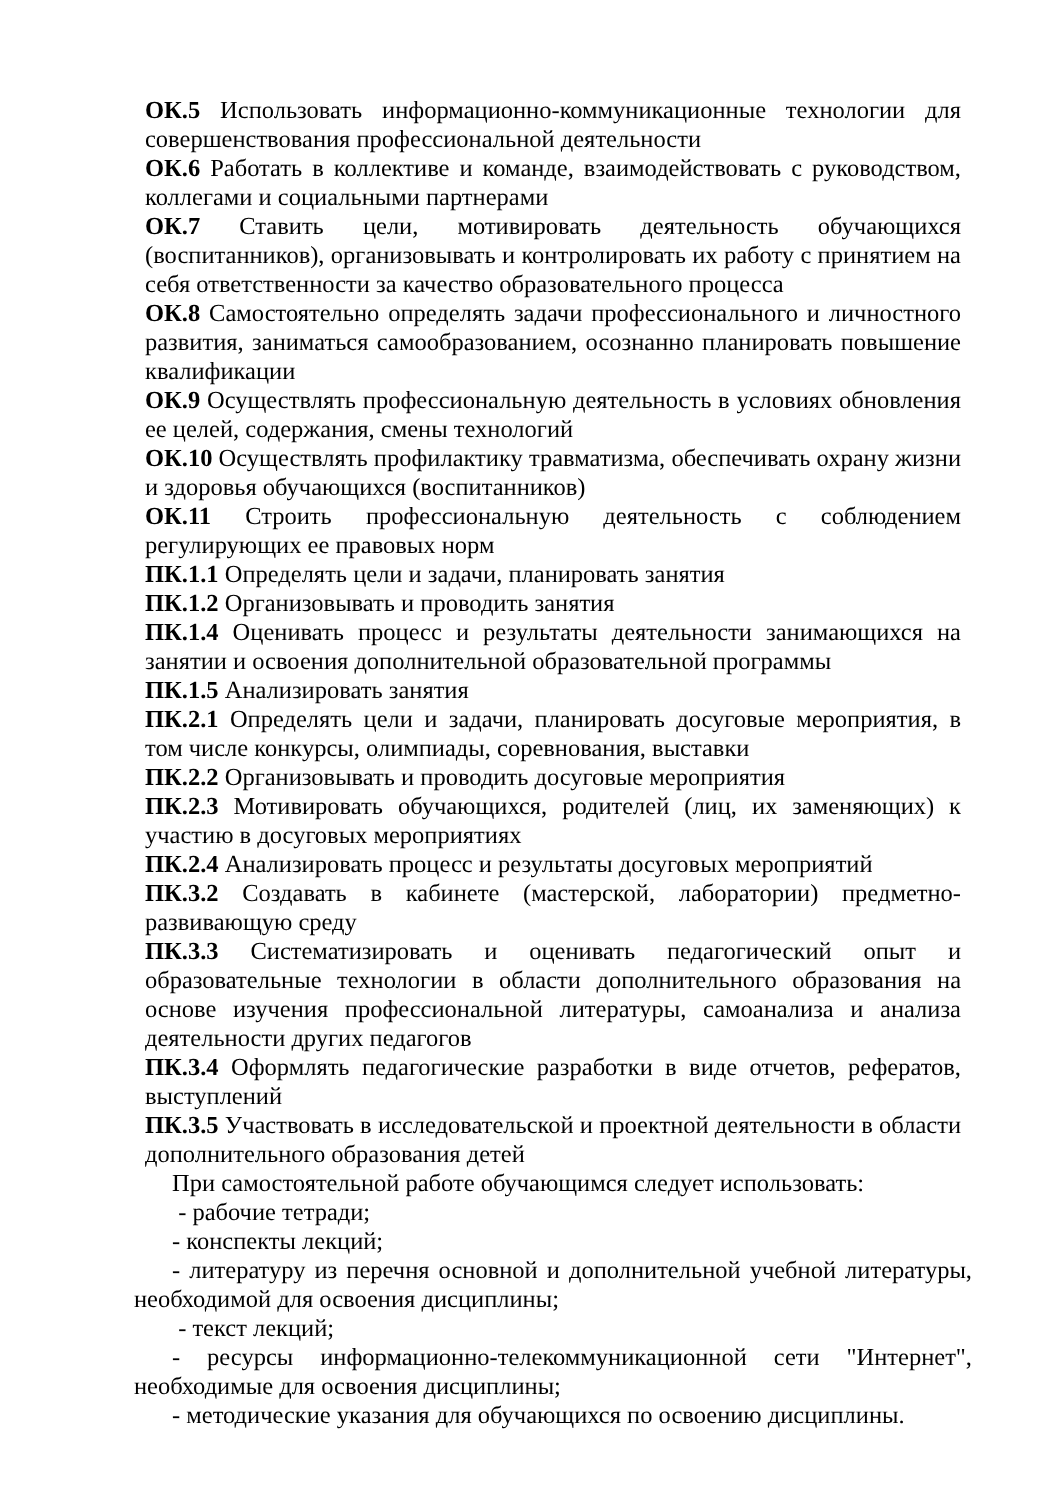ОК.5 Использовать информационно-коммуникационные технологии для совершенствования профессиональной деятельности
ОК.6 Работать в коллективе и команде, взаимодействовать с руководством, коллегами и социальными партнерами
ОК.7 Ставить цели, мотивировать деятельность обучающихся (воспитанников), организовывать и контролировать их работу с принятием на себя ответственности за качество образовательного процесса
ОК.8 Самостоятельно определять задачи профессионального и личностного развития, заниматься самообразованием, осознанно планировать повышение квалификации
ОК.9 Осуществлять профессиональную деятельность в условиях обновления ее целей, содержания, смены технологий
ОК.10 Осуществлять профилактику травматизма, обеспечивать охрану жизни и здоровья обучающихся (воспитанников)
ОК.11 Строить профессиональную деятельность с соблюдением регулирующих ее правовых норм
ПК.1.1 Определять цели и задачи, планировать занятия
ПК.1.2 Организовывать и проводить занятия
ПК.1.4 Оценивать процесс и результаты деятельности занимающихся на занятии и освоения дополнительной образовательной программы
ПК.1.5 Анализировать занятия
ПК.2.1 Определять цели и задачи, планировать досуговые мероприятия, в том числе конкурсы, олимпиады, соревнования, выставки
ПК.2.2 Организовывать и проводить досуговые мероприятия
ПК.2.3 Мотивировать обучающихся, родителей (лиц, их заменяющих) к участию в досуговых мероприятиях
ПК.2.4 Анализировать процесс и результаты досуговых мероприятий
ПК.3.2 Создавать в кабинете (мастерской, лаборатории) предметно-развивающую среду
ПК.3.3 Систематизировать и оценивать педагогический опыт и образовательные технологии в области дополнительного образования на основе изучения профессиональной литературы, самоанализа и анализа деятельности других педагогов
ПК.3.4 Оформлять педагогические разработки в виде отчетов, рефератов, выступлений
ПК.3.5 Участвовать в исследовательской и проектной деятельности в области дополнительного образования детей
При самостоятельной работе обучающимся следует использовать:
- рабочие тетради;
- конспекты лекций;
- литературу из перечня основной и дополнительной учебной литературы, необходимой для освоения дисциплины;
- текст лекций;
- ресурсы информационно-телекоммуникационной сети "Интернет", необходимые для освоения дисциплины;
- методические указания для обучающихся по освоению дисциплины.